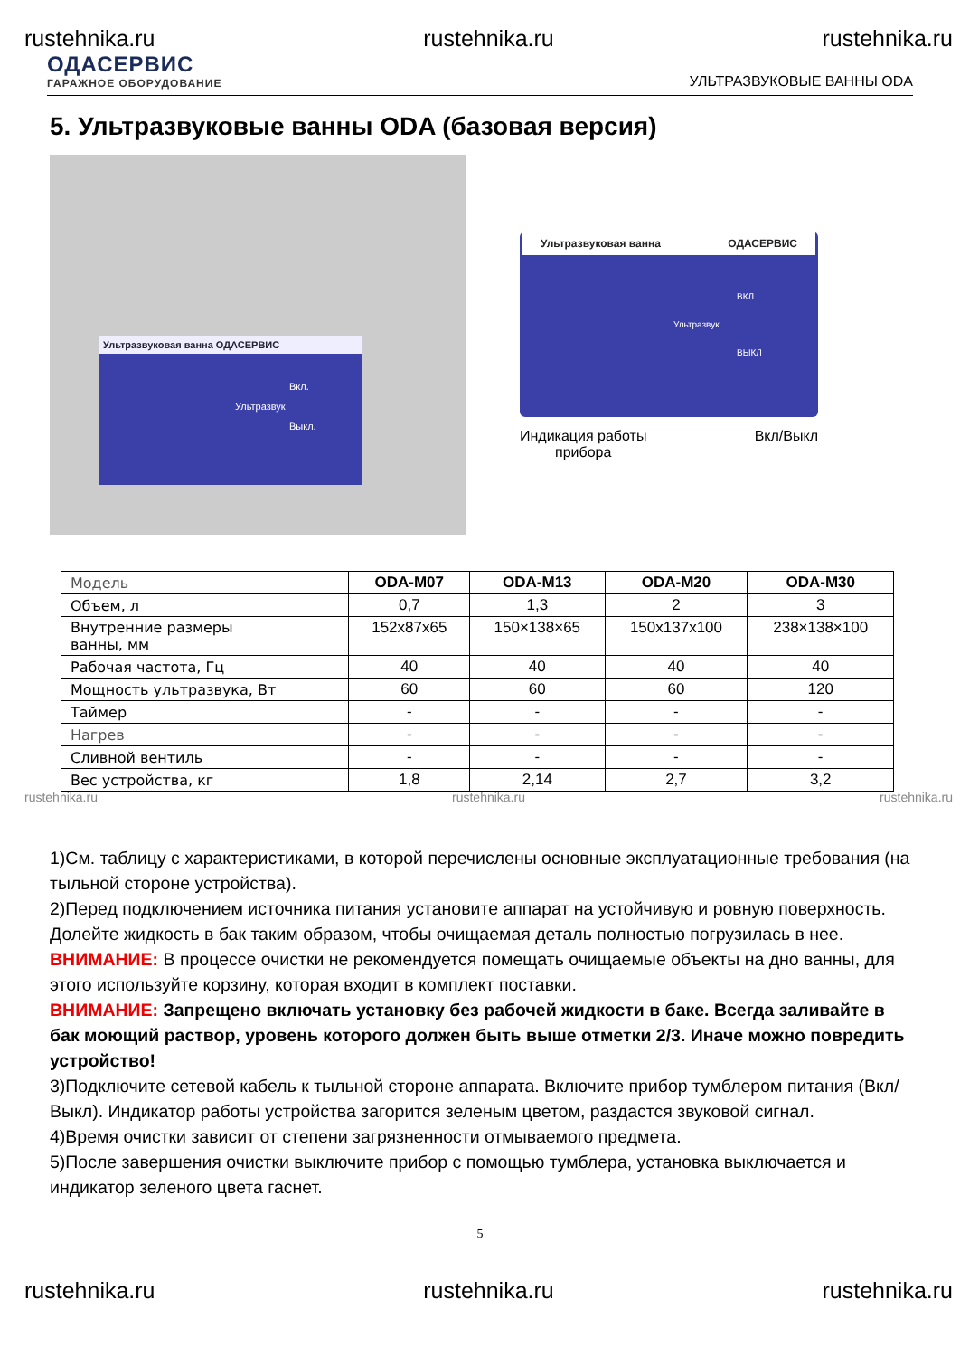rustehnika.ru rustehnika.ru rustehnika.ru
ОДАСЕРВИС
ГАРАЖНОЕ ОБОРУДОВАНИЕ
УЛЬТРАЗВУКОВЫЕ ВАННЫ ODA
5. Ультразвуковые ванны ODA (базовая версия)
Ультразвуковая ванна ОДАСЕРВИС
Вкл.
Ультразвук
Выкл.
Ультразвуковая ванна ОДАСЕРВИС
ВКЛ
Ультразвук
ВЫКЛ
Индикация работы
прибора Вкл/Выкл
| Модель | ODA-M07 | ODA-M13 | ODA-M20 | ODA-M30 |
| Объем, л | 0,7 | 1,3 | 2 | 3 |
| Внутренние размеры ванны, мм | 152x87x65 | 150×138×65 | 150x137x100 | 238×138×100 |
| Рабочая частота, Гц | 40 | 40 | 40 | 40 |
| Мощность ультразвука, Вт | 60 | 60 | 60 | 120 |
| Таймер | - | - | - | - |
| Нагрев | - | - | - | - |
| Сливной вентиль | - | - | - | - |
| Вес устройства, кг | 1,8 | 2,14 | 2,7 | 3,2 |
rustehnika.ru rustehnika.ru rustehnika.ru
1)См. таблицу с характеристиками, в которой перечислены основные эксплуатационные требования (на тыльной стороне устройства).
2)Перед подключением источника питания установите аппарат на устойчивую и ровную поверхность. Долейте жидкость в бак таким образом, чтобы очищаемая деталь полностью погрузилась в нее.
ВНИМАНИЕ: В процессе очистки не рекомендуется помещать очищаемые объекты на дно ванны, для этого используйте корзину, которая входит в комплект поставки.
ВНИМАНИЕ: Запрещено включать установку без рабочей жидкости в баке. Всегда заливайте в бак моющий раствор, уровень которого должен быть выше отметки 2/3. Иначе можно повредить устройство!
3)Подключите сетевой кабель к тыльной стороне аппарата. Включите прибор тумблером питания (Вкл/Выкл). Индикатор работы устройства загорится зеленым цветом, раздастся звуковой сигнал.
4)Время очистки зависит от степени загрязненности отмываемого предмета.
5)После завершения очистки выключите прибор с помощью тумблера, установка выключается и индикатор зеленого цвета гаснет.
5
rustehnika.ru rustehnika.ru rustehnika.ru